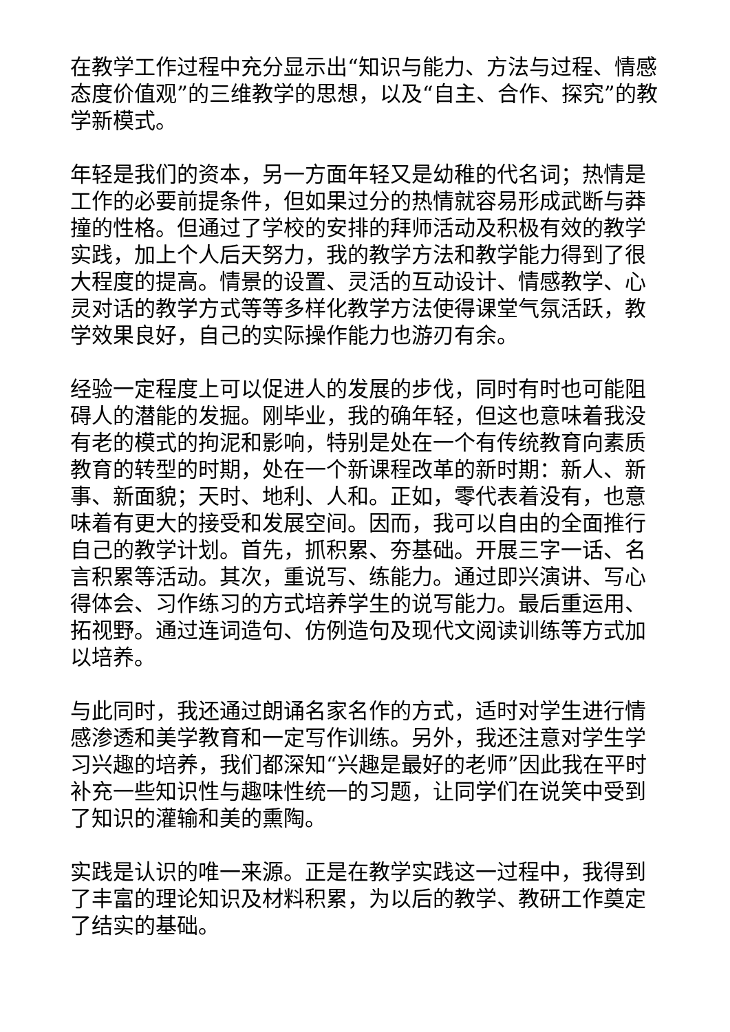在教学工作过程中充分显示出“知识与能力、方法与过程、情感态度价值观”的三维教学的思想，以及“自主、合作、探究”的教学新模式。
年轻是我们的资本，另一方面年轻又是幼稚的代名词；热情是工作的必要前提条件，但如果过分的热情就容易形成武断与莽撞的性格。但通过了学校的安排的拜师活动及积极有效的教学实践，加上个人后天努力，我的教学方法和教学能力得到了很大程度的提高。情景的设置、灵活的互动设计、情感教学、心灵对话的教学方式等等多样化教学方法使得课堂气氛活跃，教学效果良好，自己的实际操作能力也游刃有余。
经验一定程度上可以促进人的发展的步伐，同时有时也可能阻碍人的潜能的发掘。刚毕业，我的确年轻，但这也意味着我没有老的模式的拘泥和影响，特别是处在一个有传统教育向素质教育的转型的时期，处在一个新课程改革的新时期：新人、新事、新面貌；天时、地利、人和。正如，零代表着没有，也意味着有更大的接受和发展空间。因而，我可以自由的全面推行自己的教学计划。首先，抓积累、夯基础。开展三字一话、名言积累等活动。其次，重说写、练能力。通过即兴演讲、写心得体会、习作练习的方式培养学生的说写能力。最后重运用、拓视野。通过连词造句、仿例造句及现代文阅读训练等方式加以培养。
与此同时，我还通过朗诵名家名作的方式，适时对学生进行情感渗透和美学教育和一定写作训练。另外，我还注意对学生学习兴趣的培养，我们都深知“兴趣是最好的老师”因此我在平时补充一些知识性与趣味性统一的习题，让同学们在说笑中受到了知识的灌输和美的熏陶。
实践是认识的唯一来源。正是在教学实践这一过程中，我得到了丰富的理论知识及材料积累，为以后的教学、教研工作奠定了结实的基础。